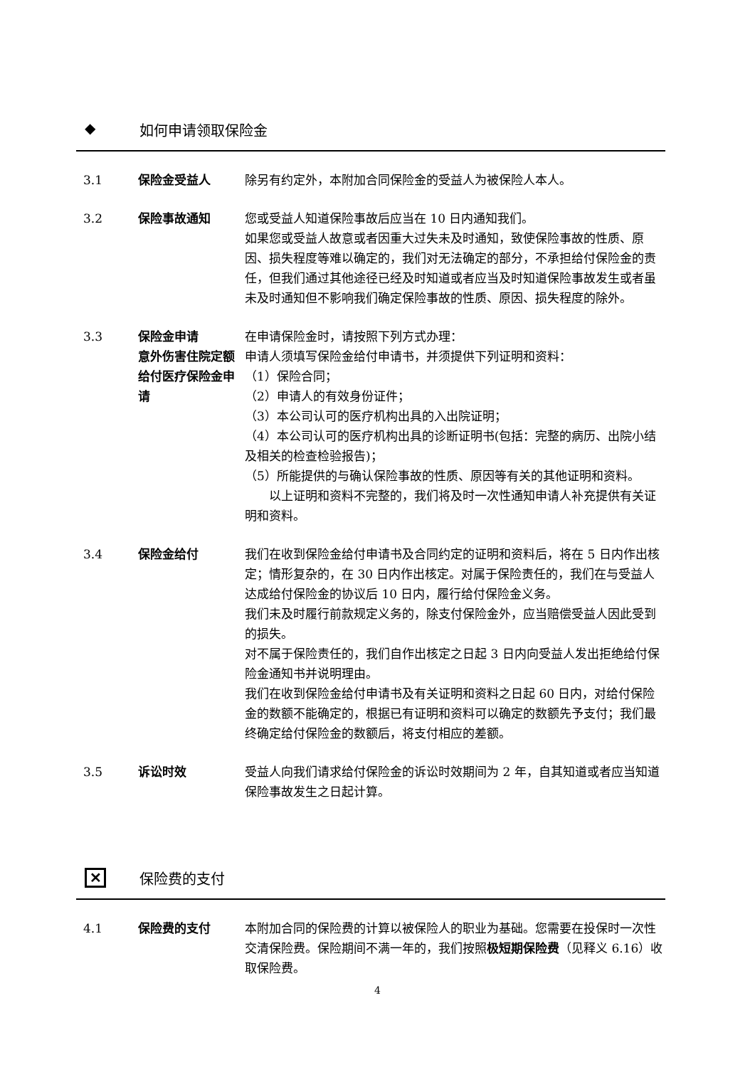◆ 如何申请领取保险金
3.1 保险金受益人 除另有约定外，本附加合同保险金的受益人为被保险人本人。
3.2 保险事故通知 您或受益人知道保险事故后应当在 10 日内通知我们。
如果您或受益人故意或者因重大过失未及时通知，致使保险事故的性质、原因、损失程度等难以确定的，我们对无法确定的部分，不承担给付保险金的责任，但我们通过其他途径已经及时知道或者应当及时知道保险事故发生或者虽未及时通知但不影响我们确定保险事故的性质、原因、损失程度的除外。
3.3 保险金申请
意外伤害住院定额给付医疗保险金申请
在申请保险金时，请按照下列方式办理：
申请人须填写保险金给付申请书，并须提供下列证明和资料：
（1）保险合同；
（2）申请人的有效身份证件；
（3）本公司认可的医疗机构出具的入出院证明；
（4）本公司认可的医疗机构出具的诊断证明书(包括：完整的病历、出院小结及相关的检查检验报告)；
（5）所能提供的与确认保险事故的性质、原因等有关的其他证明和资料。
  以上证明和资料不完整的，我们将及时一次性通知申请人补充提供有关证明和资料。
3.4 保险金给付 我们在收到保险金给付申请书及合同约定的证明和资料后，将在 5 日内作出核定；情形复杂的，在 30 日内作出核定。对属于保险责任的，我们在与受益人达成给付保险金的协议后 10 日内，履行给付保险金义务。
我们未及时履行前款规定义务的，除支付保险金外，应当赔偿受益人因此受到的损失。
对不属于保险责任的，我们自作出核定之日起 3 日内向受益人发出拒绝给付保险金通知书并说明理由。
我们在收到保险金给付申请书及有关证明和资料之日起 60 日内，对给付保险金的数额不能确定的，根据已有证明和资料可以确定的数额先予支付；我们最终确定给付保险金的数额后，将支付相应的差额。
3.5 诉讼时效 受益人向我们请求给付保险金的诉讼时效期间为 2 年，自其知道或者应当知道保险事故发生之日起计算。
✕ 保险费的支付
4.1 保险费的支付 本附加合同的保险费的计算以被保险人的职业为基础。您需要在投保时一次性交清保险费。保险期间不满一年的，我们按照极短期保险费（见释义 6.16）收取保险费。
4